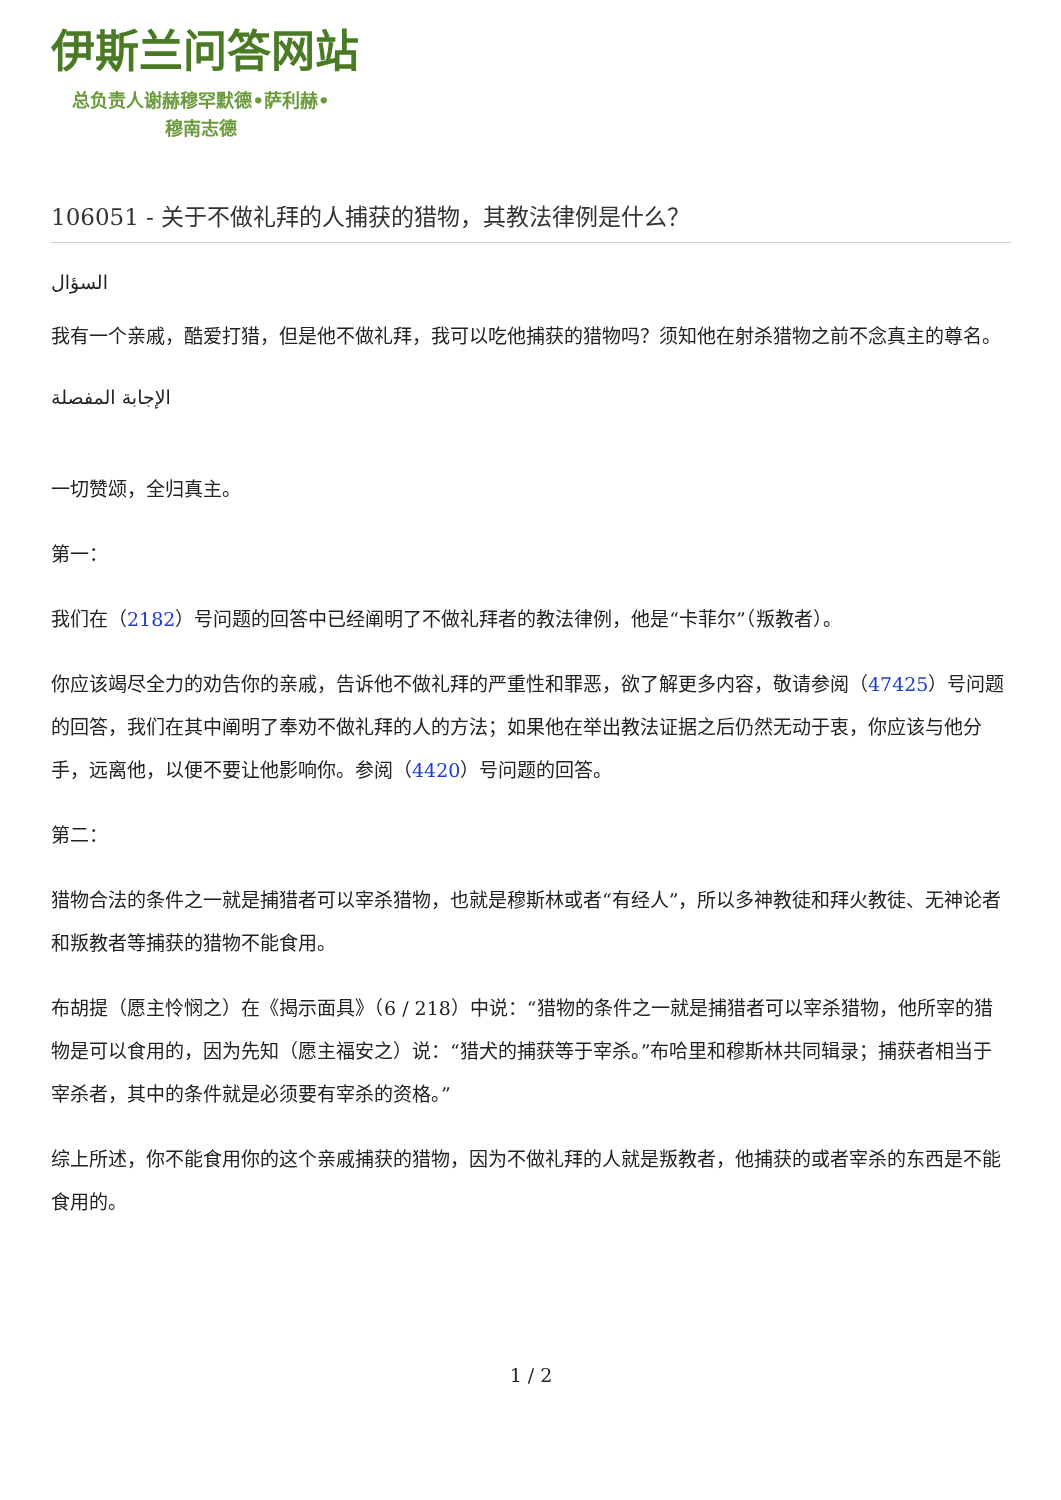伊斯兰问答网站
总负责人谢赫穆罕默德•萨利赫•
穆南志德
106051 - 关于不做礼拜的人捕获的猎物，其教法律例是什么？
السؤال
我有一个亲戚，酷爱打猎，但是他不做礼拜，我可以吃他捕获的猎物吗？须知他在射杀猎物之前不念真主的尊名。
الإجابة المفصلة
一切赞颂，全归真主。
第一：
我们在（2182）号问题的回答中已经阐明了不做礼拜者的教法律例，他是“卡菲尔”（叛教者）。
你应该竭尽全力的劝告你的亲戚，告诉他不做礼拜的严重性和罪恶，欲了解更多内容，敬请参阅（47425）号问题的回答，我们在其中阐明了奉劝不做礼拜的人的方法；如果他在举出教法证据之后仍然无动于衷，你应该与他分手，远离他，以便不要让他影响你。参阅（4420）号问题的回答。
第二：
猎物合法的条件之一就是捕猎者可以宰杀猎物，也就是穆斯林或者“有经人”，所以多神教徒和拜火教徒、无神论者和叛教者等捕获的猎物不能食用。
布胡提（愿主怜悯之）在《揭示面具》（6 / 218）中说：“猎物的条件之一就是捕猎者可以宰杀猎物，他所宰的猎物是可以食用的，因为先知（愿主福安之）说：“猎犬的捕获等于宰杀。”布哈里和穆斯林共同辑录；捕获者相当于宰杀者，其中的条件就是必须要有宰杀的资格。”
综上所述，你不能食用你的这个亲戚捕获的猎物，因为不做礼拜的人就是叛教者，他捕获的或者宰杀的东西是不能食用的。
1 / 2